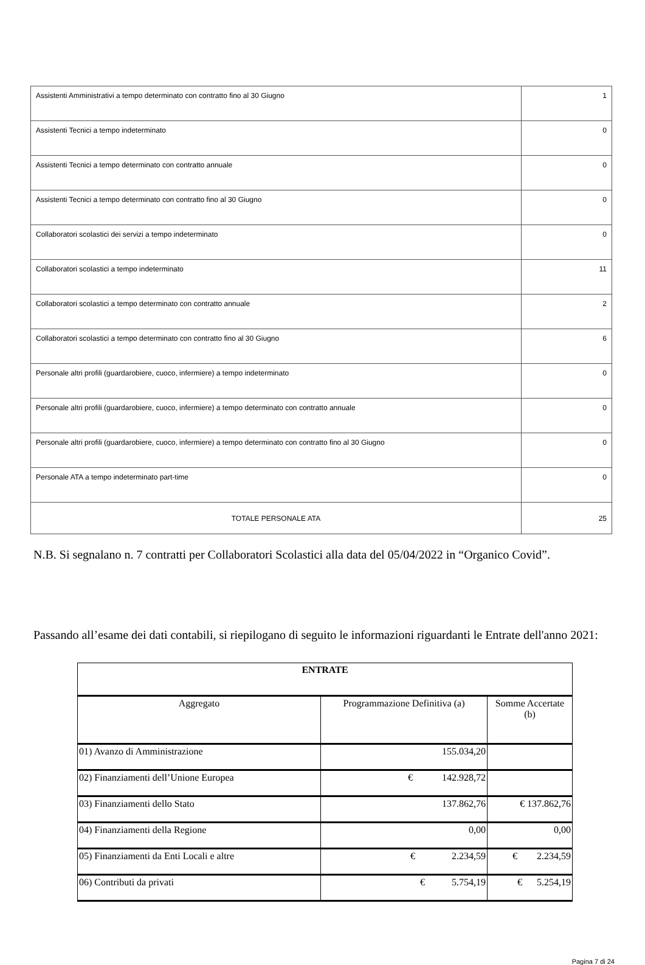| Assistenti Amministrativi a tempo determinato con contratto fino al 30 Giugno | 1 |
| Assistenti Tecnici a tempo indeterminato | 0 |
| Assistenti Tecnici a tempo determinato con contratto annuale | 0 |
| Assistenti Tecnici a tempo determinato con contratto fino al 30 Giugno | 0 |
| Collaboratori scolastici dei servizi a tempo indeterminato | 0 |
| Collaboratori scolastici a tempo indeterminato | 11 |
| Collaboratori scolastici a tempo determinato con contratto annuale | 2 |
| Collaboratori scolastici a tempo determinato con contratto fino al 30 Giugno | 6 |
| Personale altri profili (guardarobiere, cuoco, infermiere) a tempo indeterminato | 0 |
| Personale altri profili (guardarobiere, cuoco, infermiere) a tempo determinato con contratto annuale | 0 |
| Personale altri profili (guardarobiere, cuoco, infermiere) a tempo determinato con contratto fino al 30 Giugno | 0 |
| Personale ATA a tempo indeterminato part-time | 0 |
| TOTALE PERSONALE ATA | 25 |
N.B. Si segnalano n. 7 contratti per Collaboratori Scolastici alla data del 05/04/2022 in “Organico Covid”.
Passando all’esame dei dati contabili, si riepilogano di seguito le informazioni riguardanti le Entrate dell'anno 2021:
| ENTRATE | | |
| --- | --- | --- |
| Aggregato | Programmazione Definitiva (a) | Somme Accertate (b) |
| 01) Avanzo di Amministrazione | 155.034,20 | |
| 02) Finanziamenti dell’Unione Europea | € 142.928,72 | |
| 03) Finanziamenti dello Stato | 137.862,76 | € 137.862,76 |
| 04) Finanziamenti della Regione | 0,00 | 0,00 |
| 05) Finanziamenti da Enti Locali e altre | € 2.234,59 | € 2.234,59 |
| 06) Contributi da privati | € 5.754,19 | € 5.254,19 |
Pagina 7 di 24